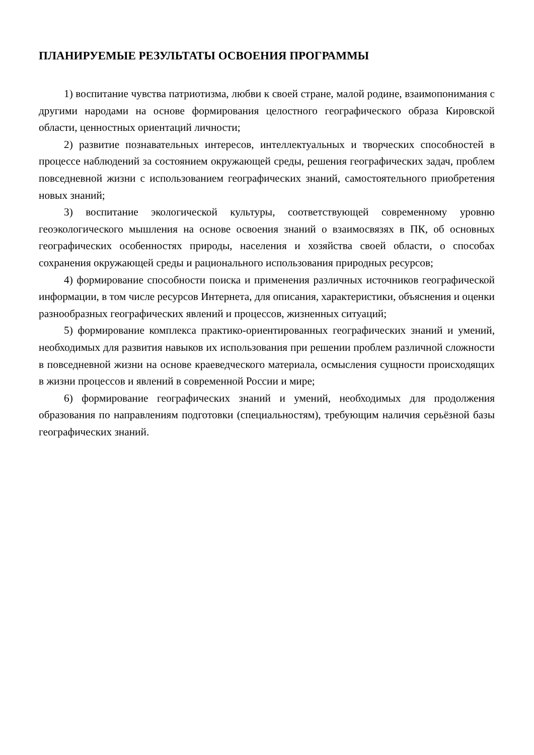ПЛАНИРУЕМЫЕ РЕЗУЛЬТАТЫ ОСВОЕНИЯ ПРОГРАММЫ
1) воспитание чувства патриотизма, любви к своей стране, малой родине, взаимопонимания с другими народами на основе формирования целостного географического образа Кировской области, ценностных ориентаций личности;
2) развитие познавательных интересов, интеллектуальных и творческих способностей в процессе наблюдений за состоянием окружающей среды, решения географических задач, проблем повседневной жизни с использованием географических знаний, самостоятельного приобретения новых знаний;
3) воспитание экологической культуры, соответствующей современному уровню геоэкологического мышления на основе освоения знаний о взаимосвязях в ПК, об основных географических особенностях природы, населения и хозяйства своей области, о способах сохранения окружающей среды и рационального использования природных ресурсов;
4) формирование способности поиска и применения различных источников географической информации, в том числе ресурсов Интернета, для описания, характеристики, объяснения и оценки разнообразных географических явлений и процессов, жизненных ситуаций;
5) формирование комплекса практико-ориентированных географических знаний и умений, необходимых для развития навыков их использования при решении проблем различной сложности в повседневной жизни на основе краеведческого материала, осмысления сущности происходящих в жизни процессов и явлений в современной России и мире;
6) формирование географических знаний и умений, необходимых для продолжения образования по направлениям подготовки (специальностям), требующим наличия серьёзной базы географических знаний.